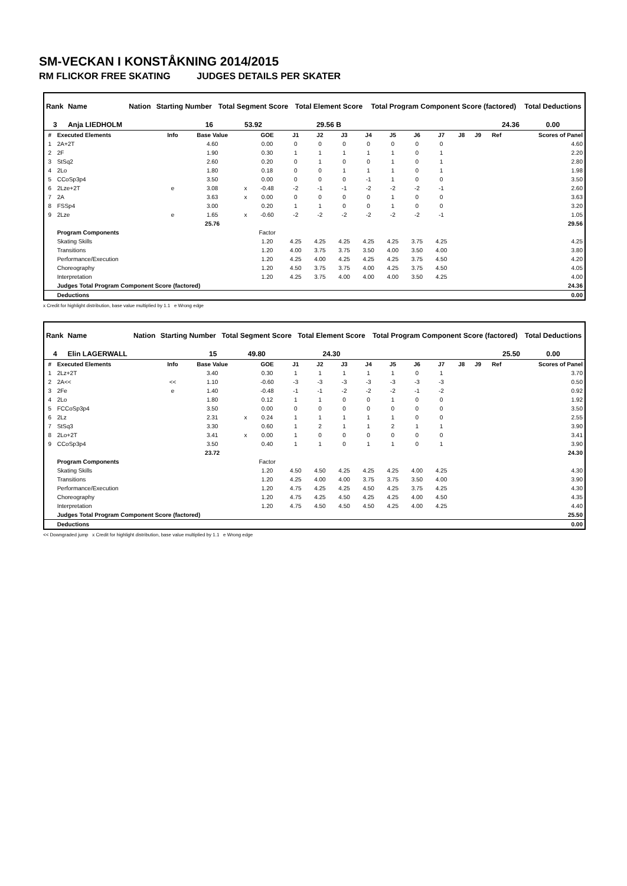SM-VECKAN I KONSTÅKNING 2014/2015
RM FLICKOR FREE SKATING JUDGES DETAILS PER SKATER
| Rank | Name | Nation | Starting Number | Total Segment Score | Total Element Score | Total Program Component Score (factored) | Total Deductions |
| --- | --- | --- | --- | --- | --- | --- | --- |
| 3 | Anja LIEDHOLM | | 16 | 53.92 | 29.56 B | 24.36 | 0.00 |
| # | Executed Elements | Info | Base Value | | GOE | J1 | J2 | J3 | J4 | J5 | J6 | J7 | J8 | J9 | Ref | Scores of Panel |
| --- | --- | --- | --- | --- | --- | --- | --- | --- | --- | --- | --- | --- | --- | --- | --- | --- |
| 1 | 2A+2T | | 4.60 | | 0.00 | 0 | 0 | 0 | 0 | 0 | 0 | 0 | | | | 4.60 |
| 2 | 2F | | 1.90 | | 0.30 | 1 | 1 | 1 | 1 | 1 | 0 | 1 | | | | 2.20 |
| 3 | StSq2 | | 2.60 | | 0.20 | 0 | 1 | 0 | 0 | 1 | 0 | 1 | | | | 2.80 |
| 4 | 2Lo | | 1.80 | | 0.18 | 0 | 0 | 1 | 1 | 1 | 0 | 1 | | | | 1.98 |
| 5 | CCoSp3p4 | | 3.50 | | 0.00 | 0 | 0 | 0 | -1 | 1 | 0 | 0 | | | | 3.50 |
| 6 | 2Lze+2T | e | 3.08 | x | -0.48 | -2 | -1 | -1 | -2 | -2 | -2 | -1 | | | | 2.60 |
| 7 | 2A | | 3.63 | x | 0.00 | 0 | 0 | 0 | 0 | 1 | 0 | 0 | | | | 3.63 |
| 8 | FSSp4 | | 3.00 | | 0.20 | 1 | 1 | 0 | 0 | 1 | 0 | 0 | | | | 3.20 |
| 9 | 2Lze | e | 1.65 | x | -0.60 | -2 | -2 | -2 | -2 | -2 | -2 | -1 | | | | 1.05 |
| | | | 25.76 | | | | | | | | | | | | | 29.56 |
| | Program Components | | | | Factor | | | | | | | | | | | |
| | Skating Skills | | | | 1.20 | 4.25 | 4.25 | 4.25 | 4.25 | 4.25 | 3.75 | 4.25 | | | | 4.25 |
| | Transitions | | | | 1.20 | 4.00 | 3.75 | 3.75 | 3.50 | 4.00 | 3.50 | 4.00 | | | | 3.80 |
| | Performance/Execution | | | | 1.20 | 4.25 | 4.00 | 4.25 | 4.25 | 4.25 | 3.75 | 4.50 | | | | 4.20 |
| | Choreography | | | | 1.20 | 4.50 | 3.75 | 3.75 | 4.00 | 4.25 | 3.75 | 4.50 | | | | 4.05 |
| | Interpretation | | | | 1.20 | 4.25 | 3.75 | 4.00 | 4.00 | 4.00 | 3.50 | 4.25 | | | | 4.00 |
| | Judges Total Program Component Score (factored) | | | | | | | | | | | | | | | 24.36 |
| | Deductions | | | | | | | | | | | | | | | 0.00 |
x Credit for highlight distribution, base value multiplied by 1.1 e Wrong edge
| Rank | Name | Nation | Starting Number | Total Segment Score | Total Element Score | Total Program Component Score (factored) | Total Deductions |
| --- | --- | --- | --- | --- | --- | --- | --- |
| 4 | Elin LAGERWALL | | 15 | 49.80 | 24.30 | 25.50 | 0.00 |
| # | Executed Elements | Info | Base Value | | GOE | J1 | J2 | J3 | J4 | J5 | J6 | J7 | J8 | J9 | Ref | Scores of Panel |
| --- | --- | --- | --- | --- | --- | --- | --- | --- | --- | --- | --- | --- | --- | --- | --- | --- |
| 1 | 2Lz+2T | | 3.40 | | 0.30 | 1 | 1 | 1 | 1 | 1 | 0 | 1 | | | | 3.70 |
| 2 | 2A<< | << | 1.10 | | -0.60 | -3 | -3 | -3 | -3 | -3 | -3 | -3 | | | | 0.50 |
| 3 | 2Fe | e | 1.40 | | -0.48 | -1 | -1 | -2 | -2 | -2 | -1 | -2 | | | | 0.92 |
| 4 | 2Lo | | 1.80 | | 0.12 | 1 | 1 | 0 | 0 | 1 | 0 | 0 | | | | 1.92 |
| 5 | FCCoSp3p4 | | 3.50 | | 0.00 | 0 | 0 | 0 | 0 | 0 | 0 | 0 | | | | 3.50 |
| 6 | 2Lz | | 2.31 | x | 0.24 | 1 | 1 | 1 | 1 | 1 | 0 | 0 | | | | 2.55 |
| 7 | StSq3 | | 3.30 | | 0.60 | 1 | 2 | 1 | 1 | 2 | 1 | 1 | | | | 3.90 |
| 8 | 2Lo+2T | | 3.41 | x | 0.00 | 1 | 0 | 0 | 0 | 0 | 0 | 0 | | | | 3.41 |
| 9 | CCoSp3p4 | | 3.50 | | 0.40 | 1 | 1 | 0 | 1 | 1 | 0 | 1 | | | | 3.90 |
| | | | 23.72 | | | | | | | | | | | | | 24.30 |
| | Program Components | | | | Factor | | | | | | | | | | | |
| | Skating Skills | | | | 1.20 | 4.50 | 4.50 | 4.25 | 4.25 | 4.25 | 4.00 | 4.25 | | | | 4.30 |
| | Transitions | | | | 1.20 | 4.25 | 4.00 | 4.00 | 3.75 | 3.75 | 3.50 | 4.00 | | | | 3.90 |
| | Performance/Execution | | | | 1.20 | 4.75 | 4.25 | 4.25 | 4.50 | 4.25 | 3.75 | 4.25 | | | | 4.30 |
| | Choreography | | | | 1.20 | 4.75 | 4.25 | 4.50 | 4.25 | 4.25 | 4.00 | 4.50 | | | | 4.35 |
| | Interpretation | | | | 1.20 | 4.75 | 4.50 | 4.50 | 4.50 | 4.25 | 4.00 | 4.25 | | | | 4.40 |
| | Judges Total Program Component Score (factored) | | | | | | | | | | | | | | | 25.50 |
| | Deductions | | | | | | | | | | | | | | | 0.00 |
<< Downgraded jump x Credit for highlight distribution, base value multiplied by 1.1 e Wrong edge